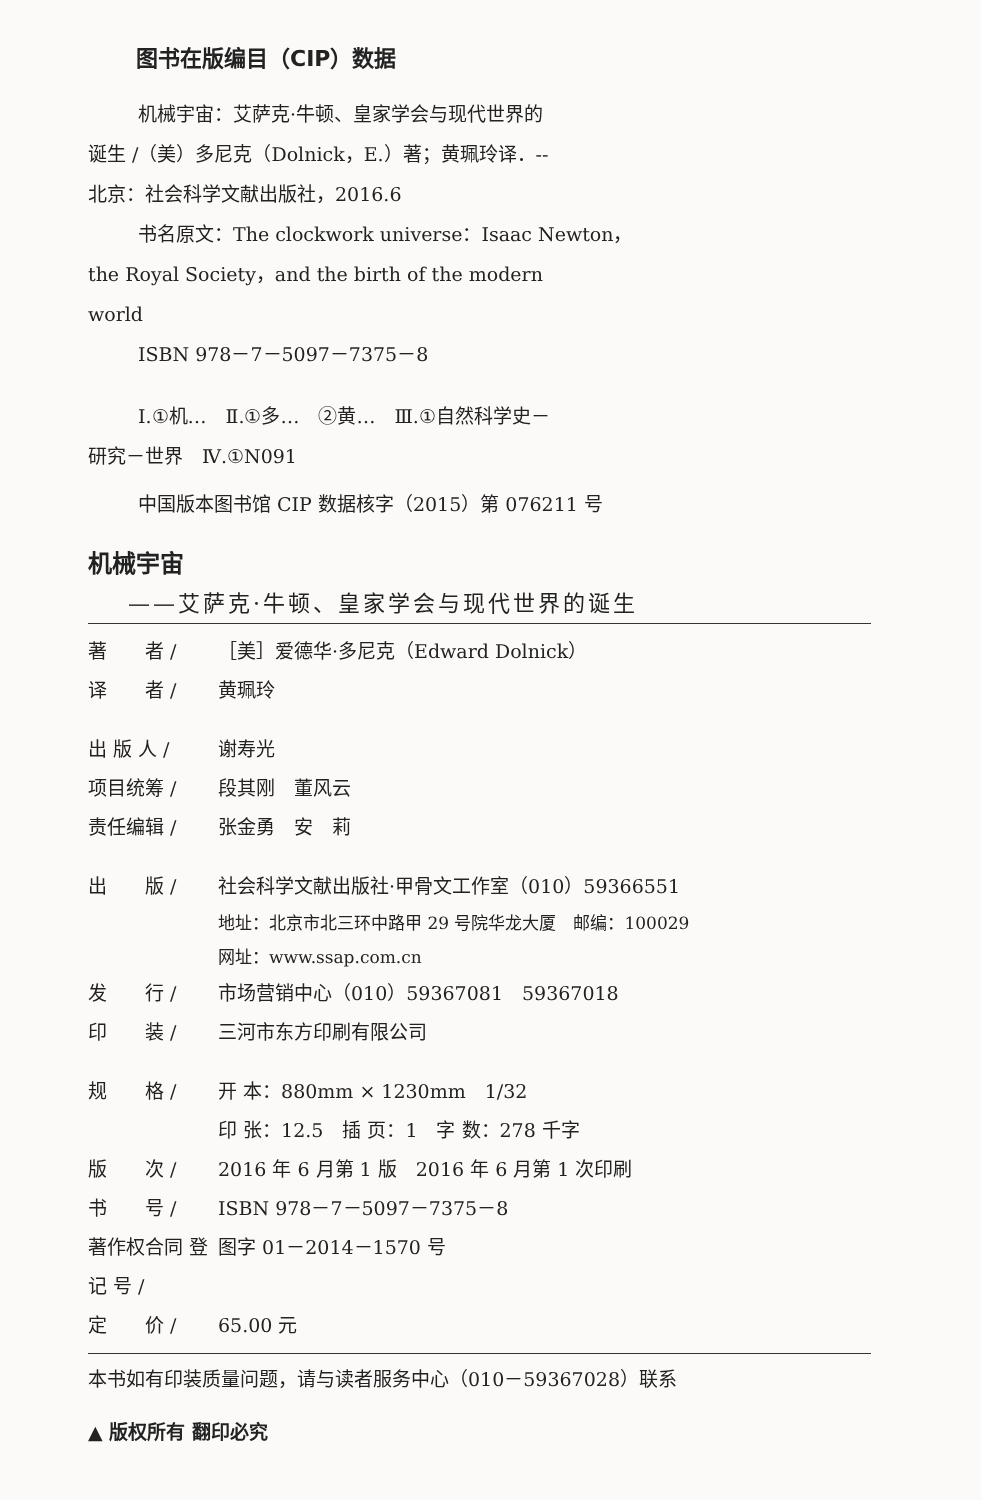图书在版编目（CIP）数据
机械宇宙：艾萨克·牛顿、皇家学会与现代世界的
诞生 /（美）多尼克（Dolnick，E.）著；黄珮玲译．--
北京：社会科学文献出版社，2016.6
书名原文：The clockwork universe：Isaac Newton，
the Royal Society，and the birth of the modern
world
ISBN 978－7－5097－7375－8
Ⅰ.①机…　Ⅱ.①多…　②黄…　Ⅲ.①自然科学史－
研究－世界　Ⅳ.①N091
中国版本图书馆 CIP 数据核字（2015）第 076211 号
机械宇宙
——艾萨克·牛顿、皇家学会与现代世界的诞生
著　　者 / ［美］爱德华·多尼克（Edward Dolnick）
译　　者 / 黄珮玲
出 版 人 / 谢寿光
项目统筹 / 段其刚　董风云
责任编辑 / 张金勇　安　莉
出　　版 / 社会科学文献出版社·甲骨文工作室（010）59366551
地址：北京市北三环中路甲 29 号院华龙大厦　邮编：100029
网址：www.ssap.com.cn
发　　行 / 市场营销中心（010）59367081　59367018
印　　装 / 三河市东方印刷有限公司
规　　格 / 开 本：880mm × 1230mm　1/32
印 张：12.5　插 页：1　字 数：278 千字
版　　次 / 2016 年 6 月第 1 版　2016 年 6 月第 1 次印刷
书　　号 / ISBN 978－7－5097－7375－8
著作权合同 登 记 号 / 图字 01－2014－1570 号
定　　价 / 65.00 元
本书如有印装质量问题，请与读者服务中心（010－59367028）联系
▲ 版权所有 翻印必究